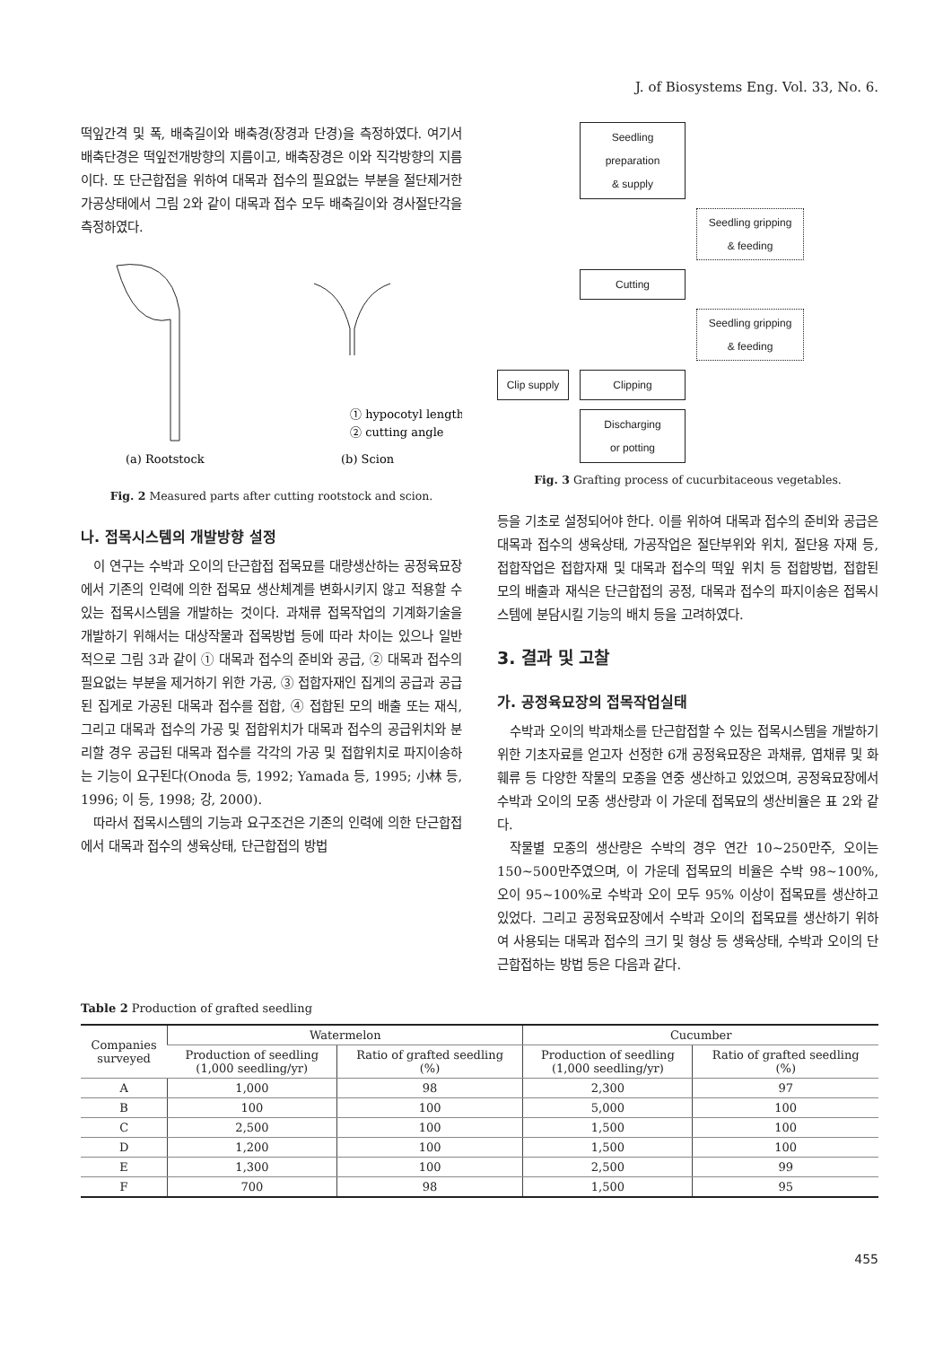J. of Biosystems Eng. Vol. 33, No. 6.
떡잎간격 및 폭, 배축길이와 배축경(장경과 단경)을 측정하였다. 여기서 배축단경은 떡잎전개방향의 지름이고, 배축장경은 이와 직각방향의 지름이다. 또 단근합접을 위하여 대목과 접수의 필요없는 부분을 절단제거한 가공상태에서 그림 2와 같이 대목과 접수 모두 배축길이와 경사절단각을 측정하였다.
① hypocotyl length
② cutting angle
(a) Rootstock
(b) Scion
Fig. 2 Measured parts after cutting rootstock and scion.
나. 접목시스템의 개발방향 설정
이 연구는 수박과 오이의 단근합접 접목묘를 대량생산하는 공정육묘장에서 기존의 인력에 의한 접목묘 생산체계를 변화시키지 않고 적용할 수 있는 접목시스템을 개발하는 것이다. 과채류 접목작업의 기계화기술을 개발하기 위해서는 대상작물과 접목방법 등에 따라 차이는 있으나 일반적으로 그림 3과 같이 ① 대목과 접수의 준비와 공급, ② 대목과 접수의 필요없는 부분을 제거하기 위한 가공, ③ 접합자재인 집게의 공급과 공급된 집게로 가공된 대목과 접수를 접합, ④ 접합된 모의 배출 또는 재식, 그리고 대목과 접수의 가공 및 접합위치가 대목과 접수의 공급위치와 분리할 경우 공급된 대목과 접수를 각각의 가공 및 접합위치로 파지이송하는 기능이 요구된다(Onoda 등, 1992; Yamada 등, 1995; 小林 등, 1996; 이 등, 1998; 강, 2000).
따라서 접목시스템의 기능과 요구조건은 기존의 인력에 의한 단근합접에서 대목과 접수의 생육상태, 단근합접의 방법
Seedling preparation
& supply
Seedling gripping
& feeding
Cutting
Seedling gripping
& feeding
Clip supply
Clipping
Discharging
or potting
Fig. 3 Grafting process of cucurbitaceous vegetables.
등을 기초로 설정되어야 한다. 이를 위하여 대목과 접수의 준비와 공급은 대목과 접수의 생육상태, 가공작업은 절단부위와 위치, 절단용 자재 등, 접합작업은 접합자재 및 대목과 접수의 떡잎 위치 등 접합방법, 접합된 모의 배출과 재식은 단근합접의 공정, 대목과 접수의 파지이송은 접목시스템에 분담시킬 기능의 배치 등을 고려하였다.
3. 결과 및 고찰
가. 공정육묘장의 접목작업실태
수박과 오이의 박과채소를 단근합접할 수 있는 접목시스템을 개발하기 위한 기초자료를 얻고자 선정한 6개 공정육묘장은 과채류, 엽채류 및 화훼류 등 다양한 작물의 모종을 연중 생산하고 있었으며, 공정육묘장에서 수박과 오이의 모종 생산량과 이 가운데 접목묘의 생산비율은 표 2와 같다.
작물별 모종의 생산량은 수박의 경우 연간 10~250만주, 오이는 150~500만주였으며, 이 가운데 접목묘의 비율은 수박 98~100%, 오이 95~100%로 수박과 오이 모두 95% 이상이 접목묘를 생산하고 있었다. 그리고 공정육묘장에서 수박과 오이의 접목묘를 생산하기 위하여 사용되는 대목과 접수의 크기 및 형상 등 생육상태, 수박과 오이의 단근합접하는 방법 등은 다음과 같다.
Table 2 Production of grafted seedling
| Companies surveyed | Watermelon | | Cucumber | |
| --- | --- | --- | --- | --- |
| | Production of seedling (1,000 seedling/yr) | Ratio of grafted seedling (%) | Production of seedling (1,000 seedling/yr) | Ratio of grafted seedling (%) |
| A | 1,000 | 98 | 2,300 | 97 |
| B | 100 | 100 | 5,000 | 100 |
| C | 2,500 | 100 | 1,500 | 100 |
| D | 1,200 | 100 | 1,500 | 100 |
| E | 1,300 | 100 | 2,500 | 99 |
| F | 700 | 98 | 1,500 | 95 |
455